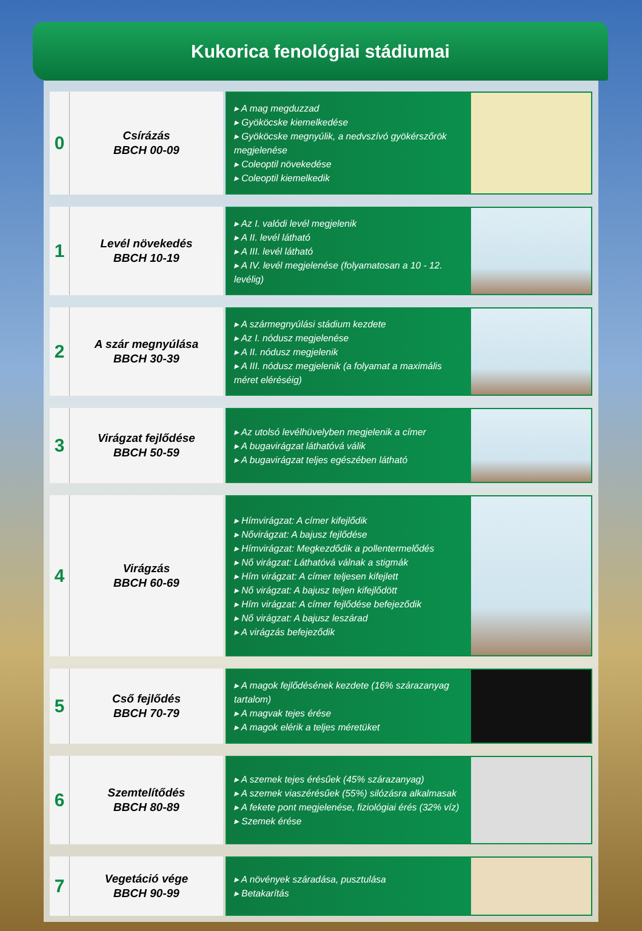Kukorica fenológiai stádiumai
0
Csírázás
BBCH 00-09
▸ A mag megduzzad
▸ Gyököcske kiemelkedése
▸ Gyököcske megnyúlik, a nedvszívó gyökérszőrök megjelenése
▸ Coleoptil növekedése
▸ Coleoptil kiemelkedik
1
Levél növekedés
BBCH 10-19
▸ Az I. valódi levél megjelenik
▸ A II. levél látható
▸ A III. levél látható
▸ A IV. levél megjelenése (folyamatosan a 10 - 12. levélig)
2
A szár megnyúlása
BBCH 30-39
▸ A szármegnyúlási stádium kezdete
▸ Az I. nódusz megjelenése
▸ A II. nódusz megjelenik
▸ A III. nódusz megjelenik (a folyamat a maximális méret eléréséig)
3
Virágzat fejlődése
BBCH 50-59
▸ Az utolsó levélhüvelyben megjelenik a címer
▸ A bugavirágzat láthatóvá válik
▸ A bugavirágzat teljes egészében látható
4
Virágzás
BBCH 60-69
▸ Hímvirágzat: A címer kifejlődik
▸ Nővirágzat: A bajusz fejlődése
▸ Hímvirágzat: Megkezdődik a pollentermelődés
▸ Nő virágzat: Láthatóvá válnak a stigmák
▸ Hím virágzat: A címer teljesen kifejlett
▸ Nő virágzat: A bajusz teljen kifejlődött
▸ Hím virágzat: A címer fejlődése befejeződik
▸ Nő virágzat: A bajusz leszárad
▸ A virágzás befejeződik
5
Cső fejlődés
BBCH 70-79
▸ A magok fejlődésének kezdete (16% szárazanyag tartalom)
▸ A magvak tejes érése
▸ A magok elérik a teljes méretüket
6
Szemtelítődés
BBCH 80-89
▸ A szemek tejes érésűek (45% szárazanyag)
▸ A szemek viaszérésűek (55%) silózásra alkalmasak
▸ A fekete pont megjelenése, fiziológiai érés (32% víz)
▸ Szemek érése
7
Vegetáció vége
BBCH 90-99
▸ A növények száradása, pusztulása
▸ Betakarítás